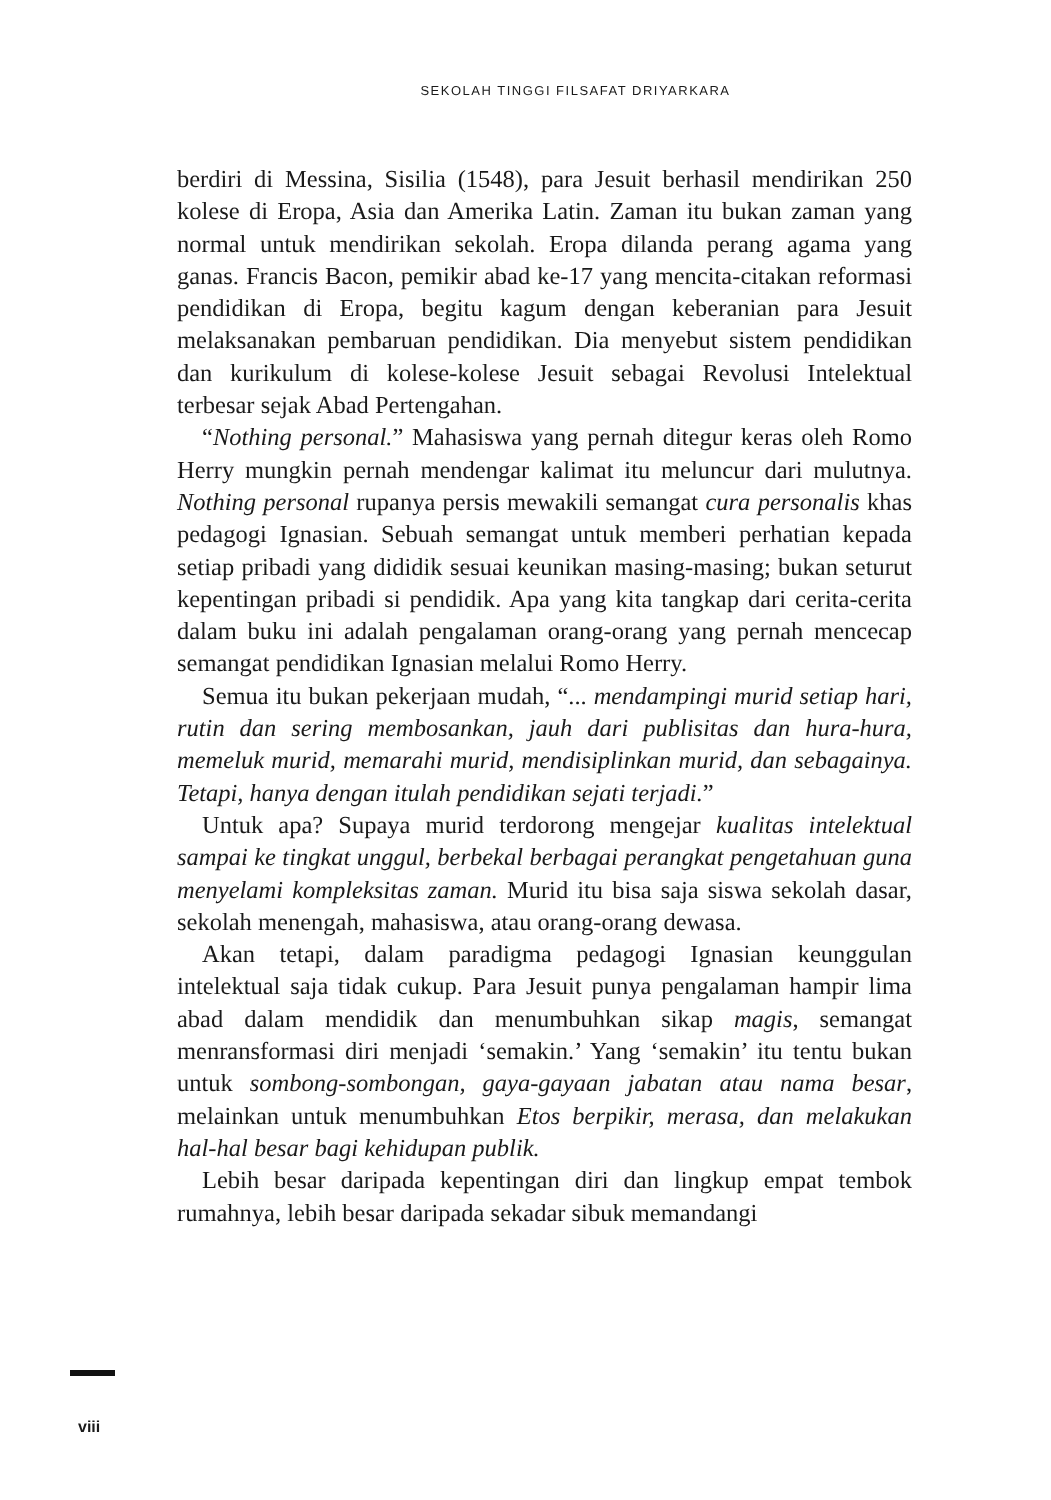SEKOLAH TINGGI FILSAFAT DRIYARKARA
berdiri di Messina, Sisilia (1548), para Jesuit berhasil mendirikan 250 kolese di Eropa, Asia dan Amerika Latin. Zaman itu bukan zaman yang normal untuk mendirikan sekolah. Eropa dilanda perang agama yang ganas. Francis Bacon, pemikir abad ke-17 yang mencita-citakan reformasi pendidikan di Eropa, begitu kagum dengan keberanian para Jesuit melaksanakan pembaruan pendidikan. Dia menyebut sistem pendidikan dan kurikulum di kolese-kolese Jesuit sebagai Revolusi Intelektual terbesar sejak Abad Pertengahan.
“Nothing personal.” Mahasiswa yang pernah ditegur keras oleh Romo Herry mungkin pernah mendengar kalimat itu meluncur dari mulutnya. Nothing personal rupanya persis mewakili semangat cura personalis khas pedagogi Ignasian. Sebuah semangat untuk memberi perhatian kepada setiap pribadi yang dididik sesuai keunikan masing-masing; bukan seturut kepentingan pribadi si pendidik. Apa yang kita tangkap dari cerita-cerita dalam buku ini adalah pengalaman orang-orang yang pernah mencecap semangat pendidikan Ignasian melalui Romo Herry.
Semua itu bukan pekerjaan mudah, “... mendampingi murid setiap hari, rutin dan sering membosankan, jauh dari publisitas dan hura-hura, memeluk murid, memarahi murid, mendisiplinkan murid, dan sebagainya. Tetapi, hanya dengan itulah pendidikan sejati terjadi.”
Untuk apa? Supaya murid terdorong mengejar kualitas intelektual sampai ke tingkat unggul, berbekal berbagai perangkat pengetahuan guna menyelami kompleksitas zaman. Murid itu bisa saja siswa sekolah dasar, sekolah menengah, mahasiswa, atau orang-orang dewasa.
Akan tetapi, dalam paradigma pedagogi Ignasian keunggulan intelektual saja tidak cukup. Para Jesuit punya pengalaman hampir lima abad dalam mendidik dan menumbuhkan sikap magis, semangat menransformasi diri menjadi ‘semakin.’ Yang ‘semakin’ itu tentu bukan untuk sombong-sombongan, gaya-gayaan jabatan atau nama besar, melainkan untuk menumbuhkan Etos berpikir, merasa, dan melakukan hal-hal besar bagi kehidupan publik.
Lebih besar daripada kepentingan diri dan lingkup empat tembok rumahnya, lebih besar daripada sekadar sibuk memandangi
viii